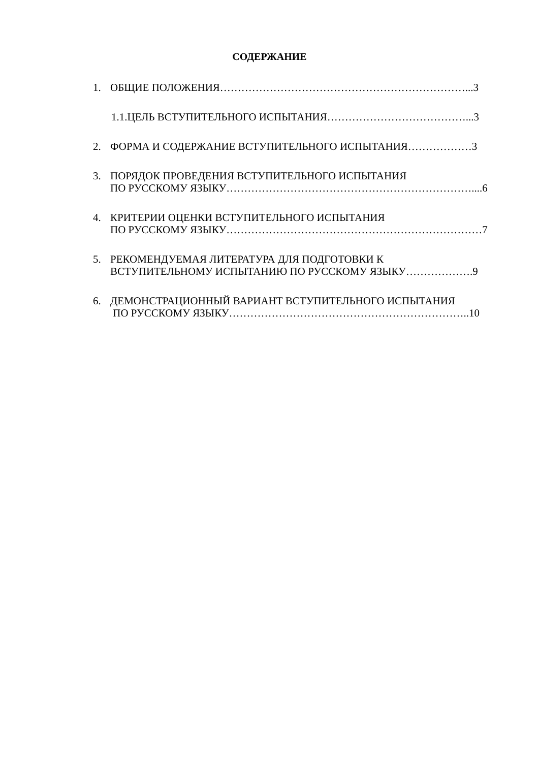СОДЕРЖАНИЕ
1. ОБЩИЕ ПОЛОЖЕНИЯ……………………………………………………………...3
1.1.ЦЕЛЬ ВСТУПИТЕЛЬНОГО ИСПЫТАНИЯ…………………………………...3
2. ФОРМА И СОДЕРЖАНИЕ ВСТУПИТЕЛЬНОГО ИСПЫТАНИЯ………………3
3. ПОРЯДОК ПРОВЕДЕНИЯ ВСТУПИТЕЛЬНОГО ИСПЫТАНИЯ
ПО РУССКОМУ ЯЗЫКУ……………………………………………………………....6
4. КРИТЕРИИ ОЦЕНКИ ВСТУПИТЕЛЬНОГО ИСПЫТАНИЯ
ПО РУССКОМУ ЯЗЫКУ………………………………………………………………7
5. РЕКОМЕНДУЕМАЯ ЛИТЕРАТУРА ДЛЯ ПОДГОТОВКИ К
ВСТУПИТЕЛЬНОМУ ИСПЫТАНИЮ ПО РУССКОМУ ЯЗЫКУ……………….9
6. ДЕМОНСТРАЦИОННЫЙ ВАРИАНТ ВСТУПИТЕЛЬНОГО ИСПЫТАНИЯ
ПО РУССКОМУ ЯЗЫКУ…………………………………………………………..10